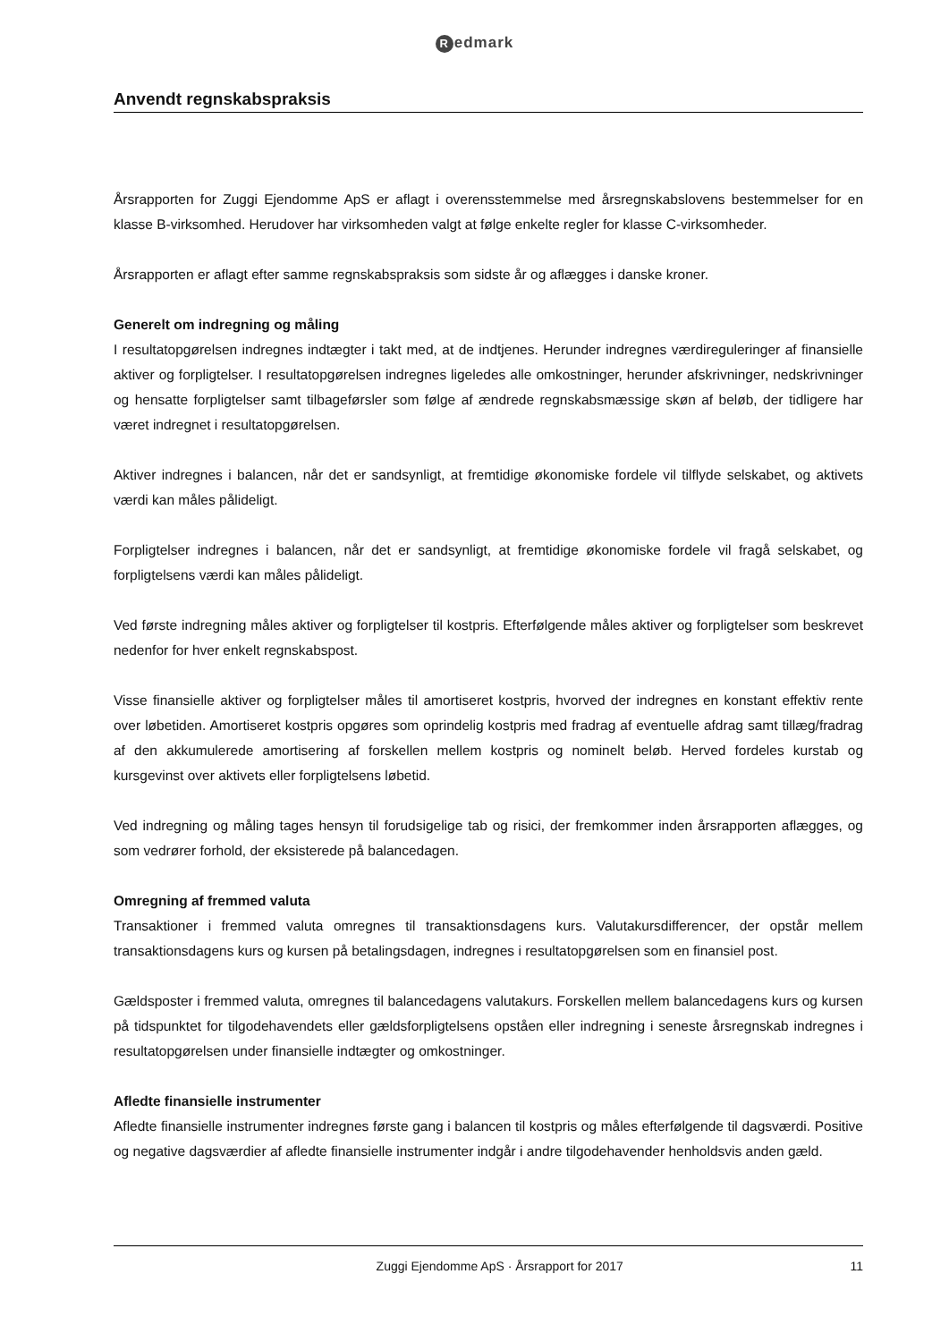Redmark
Anvendt regnskabspraksis
Årsrapporten for Zuggi Ejendomme ApS er aflagt i overensstemmelse med årsregnskabslovens bestemmelser for en klasse B-virksomhed. Herudover har virksomheden valgt at følge enkelte regler for klasse C-virksomheder.
Årsrapporten er aflagt efter samme regnskabspraksis som sidste år og aflægges i danske kroner.
Generelt om indregning og måling
I resultatopgørelsen indregnes indtægter i takt med, at de indtjenes. Herunder indregnes værdireguleringer af finansielle aktiver og forpligtelser. I resultatopgørelsen indregnes ligeledes alle omkostninger, herunder afskrivninger, nedskrivninger og hensatte forpligtelser samt tilbageførsler som følge af ændrede regnskabsmæssige skøn af beløb, der tidligere har været indregnet i resultatopgørelsen.
Aktiver indregnes i balancen, når det er sandsynligt, at fremtidige økonomiske fordele vil tilflyde selskabet, og aktivets værdi kan måles pålideligt.
Forpligtelser indregnes i balancen, når det er sandsynligt, at fremtidige økonomiske fordele vil fragå selskabet, og forpligtelsens værdi kan måles pålideligt.
Ved første indregning måles aktiver og forpligtelser til kostpris. Efterfølgende måles aktiver og forpligtelser som beskrevet nedenfor for hver enkelt regnskabspost.
Visse finansielle aktiver og forpligtelser måles til amortiseret kostpris, hvorved der indregnes en konstant effektiv rente over løbetiden. Amortiseret kostpris opgøres som oprindelig kostpris med fradrag af eventuelle afdrag samt tillæg/fradrag af den akkumulerede amortisering af forskellen mellem kostpris og nominelt beløb. Herved fordeles kurstab og kursgevinst over aktivets eller forpligtelsens løbetid.
Ved indregning og måling tages hensyn til forudsigelige tab og risici, der fremkommer inden årsrapporten aflægges, og som vedrører forhold, der eksisterede på balancedagen.
Omregning af fremmed valuta
Transaktioner i fremmed valuta omregnes til transaktionsdagens kurs. Valutakursdifferencer, der opstår mellem transaktionsdagens kurs og kursen på betalingsdagen, indregnes i resultatopgørelsen som en finansiel post.
Gældsposter i fremmed valuta, omregnes til balancedagens valutakurs. Forskellen mellem balancedagens kurs og kursen på tidspunktet for tilgodehavendets eller gældsforpligtelsens opståen eller indregning i seneste årsregnskab indregnes i resultatopgørelsen under finansielle indtægter og omkostninger.
Afledte finansielle instrumenter
Afledte finansielle instrumenter indregnes første gang i balancen til kostpris og måles efterfølgende til dagsværdi. Positive og negative dagsværdier af afledte finansielle instrumenter indgår i andre tilgodehavender henholdsvis anden gæld.
Zuggi Ejendomme ApS · Årsrapport for 2017 11